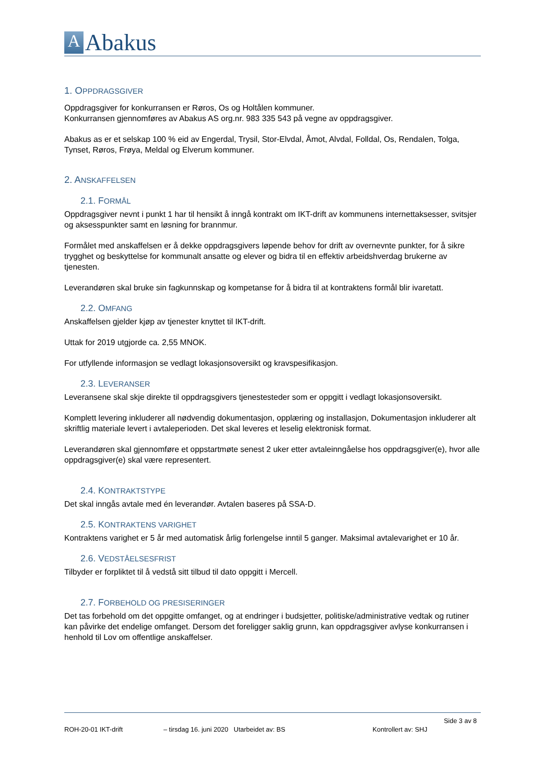A
Abakus
1. OPPDRAGSGIVER
Oppdragsgiver for konkurransen er Røros, Os og Holtålen kommuner.
Konkurransen gjennomføres av Abakus AS org.nr. 983 335 543 på vegne av oppdragsgiver.
Abakus as er et selskap 100 % eid av Engerdal, Trysil, Stor-Elvdal, Åmot, Alvdal, Folldal, Os, Rendalen, Tolga, Tynset, Røros, Frøya, Meldal og Elverum kommuner.
2. ANSKAFFELSEN
2.1. FORMÅL
Oppdragsgiver nevnt i punkt 1 har til hensikt å inngå kontrakt om IKT-drift av kommunens internettaksesser, svitsjer og aksesspunkter samt en løsning for brannmur.
Formålet med anskaffelsen er å dekke oppdragsgivers løpende behov for drift av overnevnte punkter, for å sikre trygghet og beskyttelse for kommunalt ansatte og elever og bidra til en effektiv arbeidshverdag brukerne av tjenesten.
Leverandøren skal bruke sin fagkunnskap og kompetanse for å bidra til at kontraktens formål blir ivaretatt.
2.2. OMFANG
Anskaffelsen gjelder kjøp av tjenester knyttet til IKT-drift.
Uttak for 2019 utgjorde ca. 2,55 MNOK.
For utfyllende informasjon se vedlagt lokasjonsoversikt og kravspesifikasjon.
2.3. LEVERANSER
Leveransene skal skje direkte til oppdragsgivers tjenestesteder som er oppgitt i vedlagt lokasjonsoversikt.
Komplett levering inkluderer all nødvendig dokumentasjon, opplæring og installasjon, Dokumentasjon inkluderer alt skriftlig materiale levert i avtaleperioden. Det skal leveres et leselig elektronisk format.
Leverandøren skal gjennomføre et oppstartmøte senest 2 uker etter avtaleinngåelse hos oppdragsgiver(e), hvor alle oppdragsgiver(e) skal være representert.
2.4. KONTRAKTSTYPE
Det skal inngås avtale med én leverandør. Avtalen baseres på SSA-D.
2.5. KONTRAKTENS VARIGHET
Kontraktens varighet er 5 år med automatisk årlig forlengelse inntil 5 ganger. Maksimal avtalevarighet er 10 år.
2.6. VEDSTÅELSESFRIST
Tilbyder er forpliktet til å vedstå sitt tilbud til dato oppgitt i Mercell.
2.7. FORBEHOLD OG PRESISERINGER
Det tas forbehold om det oppgitte omfanget, og at endringer i budsjetter, politiske/administrative vedtak og rutiner kan påvirke det endelige omfanget. Dersom det foreligger saklig grunn, kan oppdragsgiver avlyse konkurransen i henhold til Lov om offentlige anskaffelser.
Side 3 av 8
ROH-20-01 IKT-drift – tirsdag 16. juni 2020 Utarbeidet av: BS Kontrollert av: SHJ